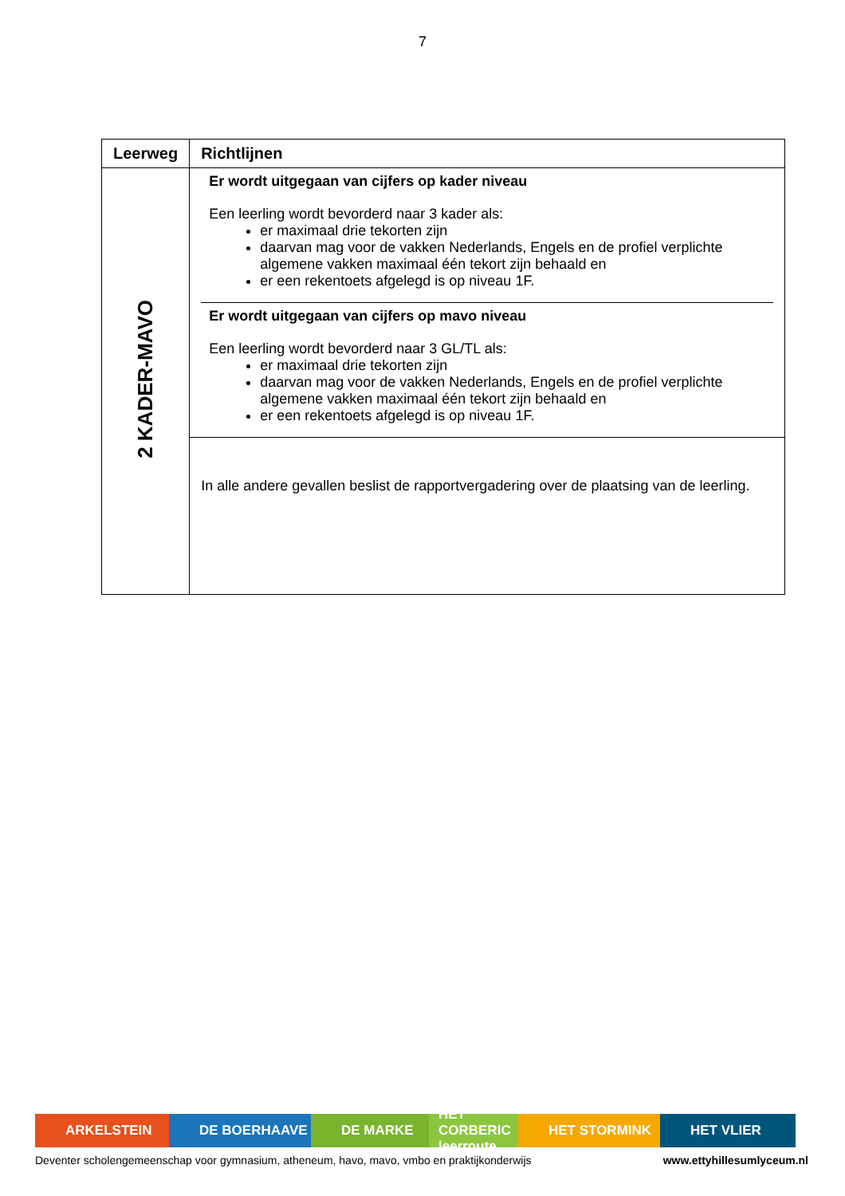7
| Leerweg | Richtlijnen |
| --- | --- |
| 2 KADER-MAVO | Er wordt uitgegaan van cijfers op kader niveau Een leerling wordt bevorderd naar 3 kader als: er maximaal drie tekorten zijn daarvan mag voor de vakken Nederlands, Engels en de profiel verplichte algemene vakken maximaal één tekort zijn behaald en er een rekentoets afgelegd is op niveau 1F. Er wordt uitgegaan van cijfers op mavo niveau Een leerling wordt bevorderd naar 3 GL/TL als: er maximaal drie tekorten zijn daarvan mag voor de vakken Nederlands, Engels en de profiel verplichte algemene vakken maximaal één tekort zijn behaald en er een rekentoets afgelegd is op niveau 1F. |
| | In alle andere gevallen beslist de rapportvergadering over de plaatsing van de leerling. |
ARKELSTEIN DE BOERHAAVE DE MARKE HET CORBERIC leerroute
HET STORMINK HET VLIER
Deventer scholengemeenschap voor gymnasium, atheneum, havo, mavo, vmbo en praktijkonderwijs www.ettyhillesumlyceum.nl